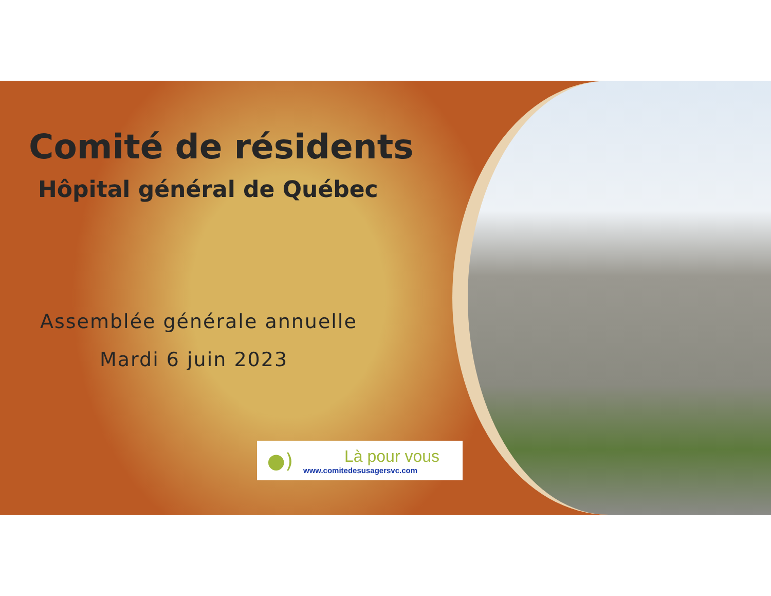Comité de résidents
Hôpital général de Québec
Assemblée générale annuelle
Mardi 6 juin 2023
●)
Là pour vous
www.comitedesusagersvc.com